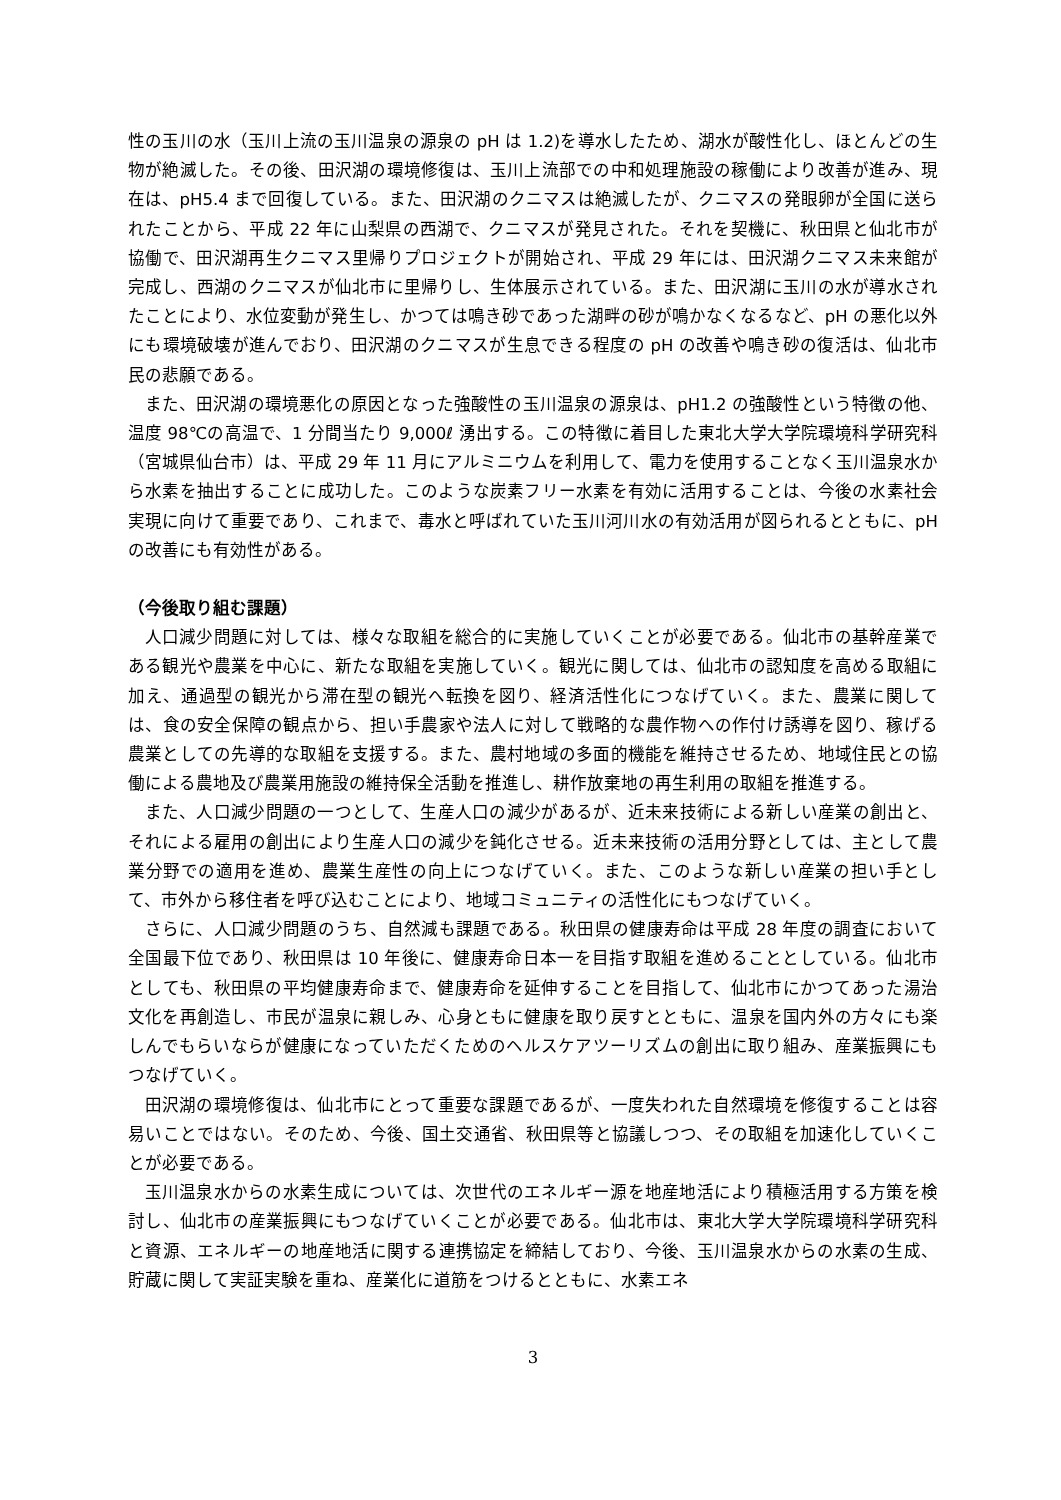性の玉川の水（玉川上流の玉川温泉の源泉の pH は 1.2)を導水したため、湖水が酸性化し、ほとんどの生物が絶滅した。その後、田沢湖の環境修復は、玉川上流部での中和処理施設の稼働により改善が進み、現在は、pH5.4 まで回復している。また、田沢湖のクニマスは絶滅したが、クニマスの発眼卵が全国に送られたことから、平成 22 年に山梨県の西湖で、クニマスが発見された。それを契機に、秋田県と仙北市が協働で、田沢湖再生クニマス里帰りプロジェクトが開始され、平成 29 年には、田沢湖クニマス未来館が完成し、西湖のクニマスが仙北市に里帰りし、生体展示されている。また、田沢湖に玉川の水が導水されたことにより、水位変動が発生し、かつては鳴き砂であった湖畔の砂が鳴かなくなるなど、pH の悪化以外にも環境破壊が進んでおり、田沢湖のクニマスが生息できる程度の pH の改善や鳴き砂の復活は、仙北市民の悲願である。
また、田沢湖の環境悪化の原因となった強酸性の玉川温泉の源泉は、pH1.2 の強酸性という特徴の他、温度 98℃の高温で、1 分間当たり 9,000ℓ 湧出する。この特徴に着目した東北大学大学院環境科学研究科（宮城県仙台市）は、平成 29 年 11 月にアルミニウムを利用して、電力を使用することなく玉川温泉水から水素を抽出することに成功した。このような炭素フリー水素を有効に活用することは、今後の水素社会実現に向けて重要であり、これまで、毒水と呼ばれていた玉川河川水の有効活用が図られるとともに、pH の改善にも有効性がある。
（今後取り組む課題）
人口減少問題に対しては、様々な取組を総合的に実施していくことが必要である。仙北市の基幹産業である観光や農業を中心に、新たな取組を実施していく。観光に関しては、仙北市の認知度を高める取組に加え、通過型の観光から滞在型の観光へ転換を図り、経済活性化につなげていく。また、農業に関しては、食の安全保障の観点から、担い手農家や法人に対して戦略的な農作物への作付け誘導を図り、稼げる農業としての先導的な取組を支援する。また、農村地域の多面的機能を維持させるため、地域住民との協働による農地及び農業用施設の維持保全活動を推進し、耕作放棄地の再生利用の取組を推進する。
また、人口減少問題の一つとして、生産人口の減少があるが、近未来技術による新しい産業の創出と、それによる雇用の創出により生産人口の減少を鈍化させる。近未来技術の活用分野としては、主として農業分野での適用を進め、農業生産性の向上につなげていく。また、このような新しい産業の担い手として、市外から移住者を呼び込むことにより、地域コミュニティの活性化にもつなげていく。
さらに、人口減少問題のうち、自然減も課題である。秋田県の健康寿命は平成 28 年度の調査において全国最下位であり、秋田県は 10 年後に、健康寿命日本一を目指す取組を進めることとしている。仙北市としても、秋田県の平均健康寿命まで、健康寿命を延伸することを目指して、仙北市にかつてあった湯治文化を再創造し、市民が温泉に親しみ、心身ともに健康を取り戻すとともに、温泉を国内外の方々にも楽しんでもらいならが健康になっていただくためのヘルスケアツーリズムの創出に取り組み、産業振興にもつなげていく。
田沢湖の環境修復は、仙北市にとって重要な課題であるが、一度失われた自然環境を修復することは容易いことではない。そのため、今後、国土交通省、秋田県等と協議しつつ、その取組を加速化していくことが必要である。
玉川温泉水からの水素生成については、次世代のエネルギー源を地産地活により積極活用する方策を検討し、仙北市の産業振興にもつなげていくことが必要である。仙北市は、東北大学大学院環境科学研究科と資源、エネルギーの地産地活に関する連携協定を締結しており、今後、玉川温泉水からの水素の生成、貯蔵に関して実証実験を重ね、産業化に道筋をつけるとともに、水素エネ
3